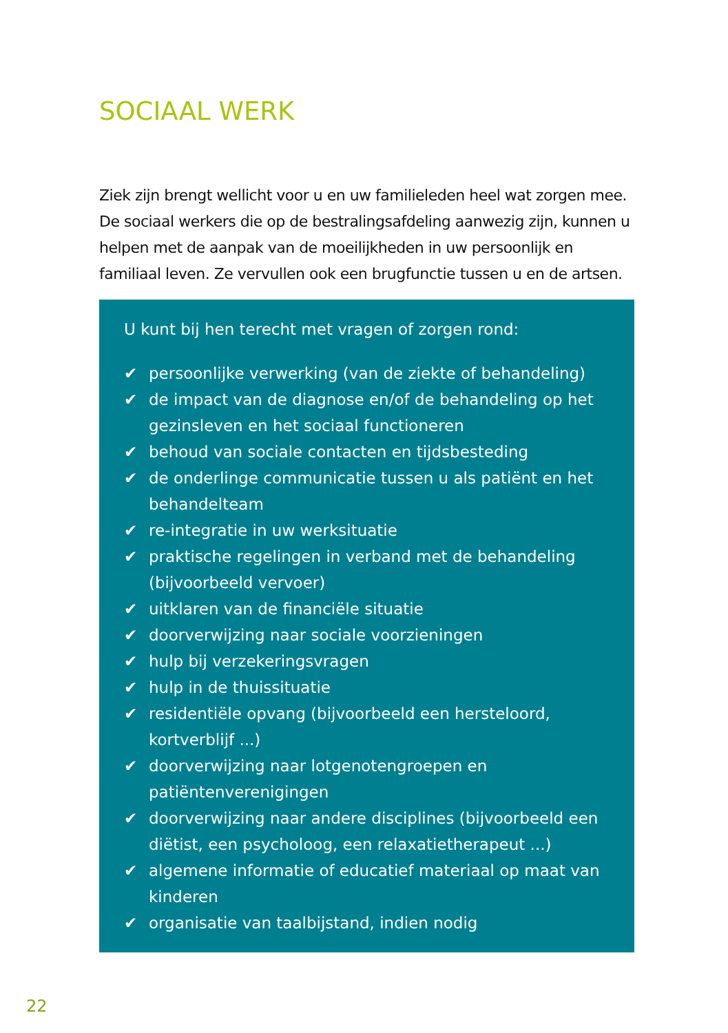SOCIAAL WERK
Ziek zijn brengt wellicht voor u en uw familieleden heel wat zorgen mee. De sociaal werkers die op de bestralingsafdeling aanwezig zijn, kunnen u helpen met de aanpak van de moeilijkheden in uw persoonlijk en familiaal leven. Ze vervullen ook een brugfunctie tussen u en de artsen.
U kunt bij hen terecht met vragen of zorgen rond:
✔ persoonlijke verwerking (van de ziekte of behandeling)
✔ de impact van de diagnose en/of de behandeling op het gezinsleven en het sociaal functioneren
✔ behoud van sociale contacten en tijdsbesteding
✔ de onderlinge communicatie tussen u als patiënt en het behandelteam
✔ re-integratie in uw werksituatie
✔ praktische regelingen in verband met de behandeling (bijvoorbeeld vervoer)
✔ uitklaren van de financiële situatie
✔ doorverwijzing naar sociale voorzieningen
✔ hulp bij verzekeringsvragen
✔ hulp in de thuissituatie
✔ residentiële opvang (bijvoorbeeld een hersteloord, kortverblijf ...)
✔ doorverwijzing naar lotgenotengroepen en patiëntenverenigingen
✔ doorverwijzing naar andere disciplines (bijvoorbeeld een diëtist, een psycholoog, een relaxatietherapeut ...)
✔ algemene informatie of educatief materiaal op maat van kinderen
✔ organisatie van taalbijstand, indien nodig
22